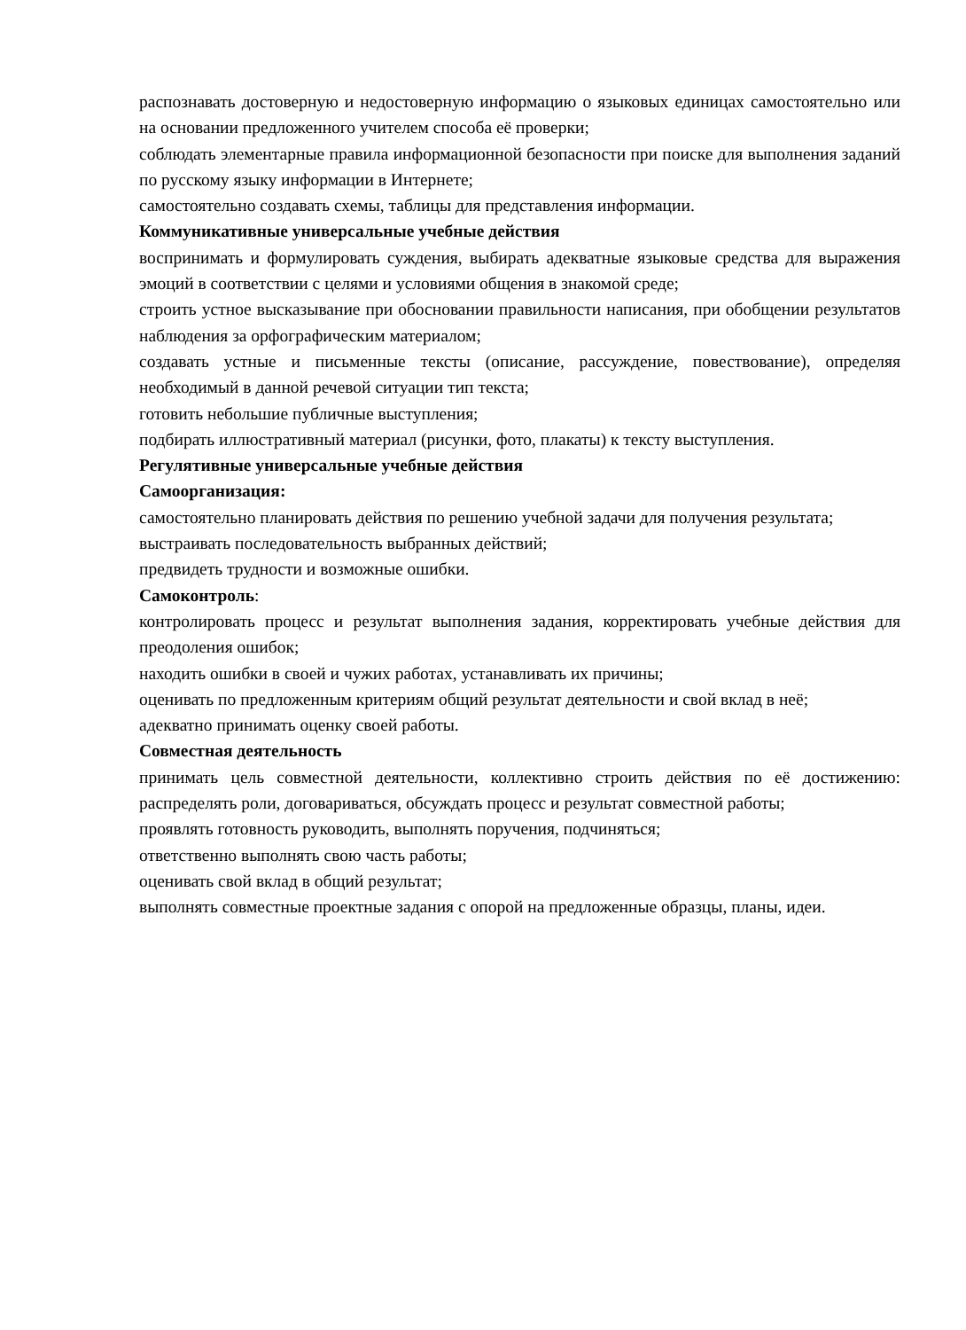распознавать достоверную и недостоверную информацию о языковых единицах самостоятельно или на основании предложенного учителем способа её проверки;
соблюдать элементарные правила информационной безопасности при поиске для выполнения заданий по русскому языку информации в Интернете;
самостоятельно создавать схемы, таблицы для представления информации.
Коммуникативные универсальные учебные действия
воспринимать и формулировать суждения, выбирать адекватные языковые средства для выражения эмоций в соответствии с целями и условиями общения в знакомой среде;
строить устное высказывание при обосновании правильности написания, при обобщении результатов наблюдения за орфографическим материалом;
создавать устные и письменные тексты (описание, рассуждение, повествование), определяя необходимый в данной речевой ситуации тип текста;
готовить небольшие публичные выступления;
подбирать иллюстративный материал (рисунки, фото, плакаты) к тексту выступления.
Регулятивные универсальные учебные действия
Самоорганизация:
самостоятельно планировать действия по решению учебной задачи для получения результата;
выстраивать последовательность выбранных действий;
предвидеть трудности и возможные ошибки.
Самоконтроль:
контролировать процесс и результат выполнения задания, корректировать учебные действия для преодоления ошибок;
находить ошибки в своей и чужих работах, устанавливать их причины;
оценивать по предложенным критериям общий результат деятельности и свой вклад в неё;
адекватно принимать оценку своей работы.
Совместная деятельность
принимать цель совместной деятельности, коллективно строить действия по её достижению: распределять роли, договариваться, обсуждать процесс и результат совместной работы;
проявлять готовность руководить, выполнять поручения, подчиняться;
ответственно выполнять свою часть работы;
оценивать свой вклад в общий результат;
выполнять совместные проектные задания с опорой на предложенные образцы, планы, идеи.